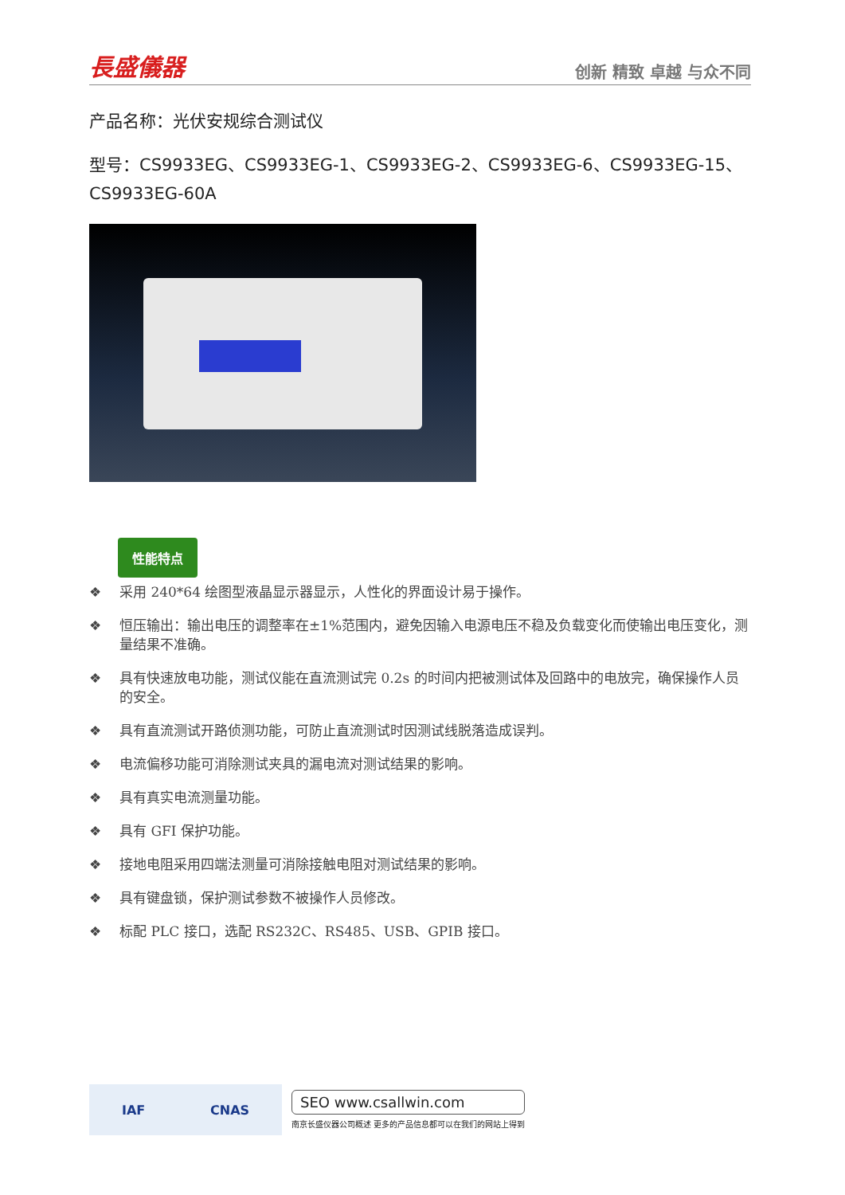長盛儀器
创新 精致 卓越 与众不同
产品名称：光伏安规综合测试仪
型号：CS9933EG、CS9933EG-1、CS9933EG-2、CS9933EG-6、CS9933EG-15、CS9933EG-60A
性能特点
❖ 采用 240*64 绘图型液晶显示器显示，人性化的界面设计易于操作。
❖ 恒压输出：输出电压的调整率在±1%范围内，避免因输入电源电压不稳及负载变化而使输出电压变化，测量结果不准确。
❖ 具有快速放电功能，测试仪能在直流测试完 0.2s 的时间内把被测试体及回路中的电放完，确保操作人员的安全。
❖ 具有直流测试开路侦测功能，可防止直流测试时因测试线脱落造成误判。
❖ 电流偏移功能可消除测试夹具的漏电流对测试结果的影响。
❖ 具有真实电流测量功能。
❖ 具有 GFI 保护功能。
❖ 接地电阻采用四端法测量可消除接触电阻对测试结果的影响。
❖ 具有键盘锁，保护测试参数不被操作人员修改。
❖ 标配 PLC 接口，选配 RS232C、RS485、USB、GPIB 接口。
IAF CNAS
SEO www.csallwin.com
南京长盛仪器公司概述 更多的产品信息都可以在我们的网站上得到